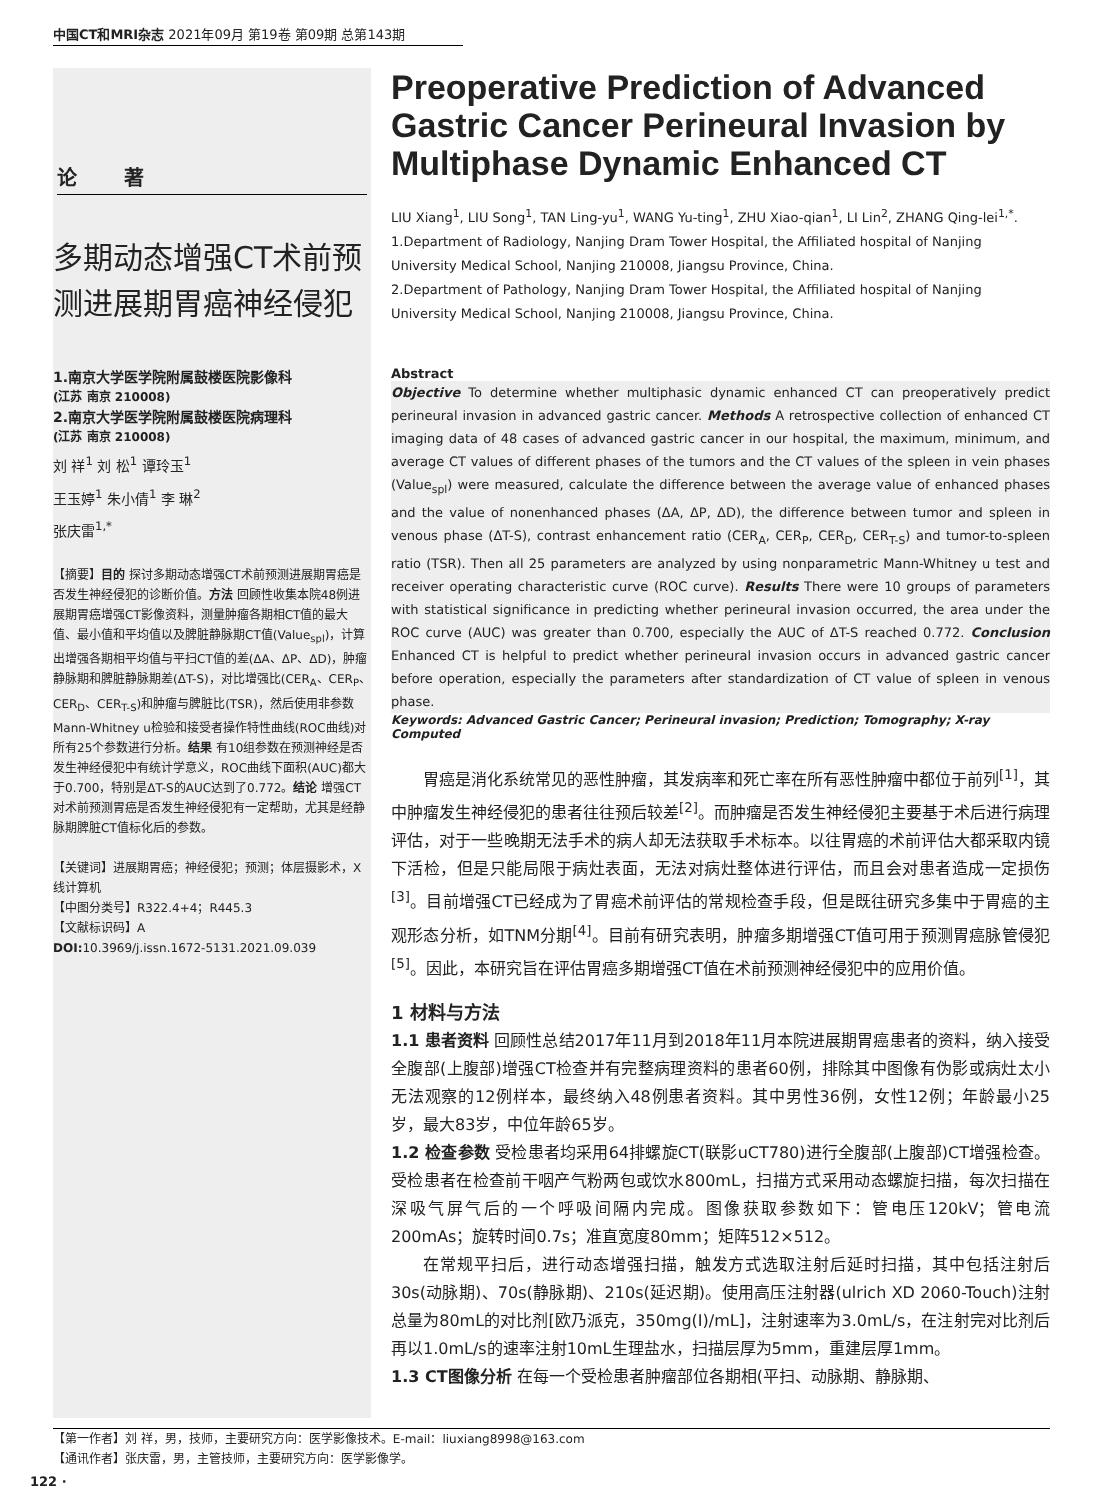中国CT和MRI杂志 2021年09月 第19卷 第09期 总第143期
论 著
多期动态增强CT术前预测进展期胃癌神经侵犯
1.南京大学医学院附属鼓楼医院影像科
(江苏 南京 210008)
2.南京大学医学院附属鼓楼医院病理科
(江苏 南京 210008)
刘 祥<sup>1</sup> 刘 松<sup>1</sup> 谭玲玉<sup>1</sup>
王玉婷<sup>1</sup> 朱小倩<sup>1</sup> 李 琳<sup>2</sup>
张庆雷<sup>1,*</sup>
【摘要】目的 探讨多期动态增强CT术前预测进展期胃癌是否发生神经侵犯的诊断价值。方法 回顾性收集本院48例进展期胃癌增强CT影像资料，测量肿瘤各期相CT值的最大值、最小值和平均值以及脾脏静脉期CT值(Value<sub>spl</sub>)，计算出增强各期相平均值与平扫CT值的差(ΔA、ΔP、ΔD)，肿瘤静脉期和脾脏静脉期差(ΔT-S)，对比增强比(CER<sub>A</sub>、CER<sub>P</sub>、CER<sub>D</sub>、CER<sub>T-S</sub>)和肿瘤与脾脏比(TSR)，然后使用非参数Mann-Whitney u检验和接受者操作特性曲线(ROC曲线)对所有25个参数进行分析。结果 有10组参数在预测神经是否发生神经侵犯中有统计学意义，ROC曲线下面积(AUC)都大于0.700，特别是ΔT-S的AUC达到了0.772。结论 增强CT对术前预测胃癌是否发生神经侵犯有一定帮助，尤其是经静脉期脾脏CT值标化后的参数。
【关键词】进展期胃癌；神经侵犯；预测；体层摄影术，X线计算机
【中图分类号】R322.4+4；R445.3
【文献标识码】A
DOI: 10.3969/j.issn.1672-5131.2021.09.039
Preoperative Prediction of Advanced Gastric Cancer Perineural Invasion by Multiphase Dynamic Enhanced CT
LIU Xiang<sup>1</sup>, LIU Song<sup>1</sup>, TAN Ling-yu<sup>1</sup>, WANG Yu-ting<sup>1</sup>, ZHU Xiao-qian<sup>1</sup>, LI Lin<sup>2</sup>, ZHANG Qing-lei<sup>1,*</sup>.
1.Department of Radiology, Nanjing Dram Tower Hospital, the Affiliated hospital of Nanjing University Medical School, Nanjing 210008, Jiangsu Province, China.
2.Department of Pathology, Nanjing Dram Tower Hospital, the Affiliated hospital of Nanjing University Medical School, Nanjing 210008, Jiangsu Province, China.
Abstract
Objective To determine whether multiphasic dynamic enhanced CT can preoperatively predict perineural invasion in advanced gastric cancer. Methods A retrospective collection of enhanced CT imaging data of 48 cases of advanced gastric cancer in our hospital, the maximum, minimum, and average CT values of different phases of the tumors and the CT values of the spleen in vein phases (Value<sub>spl</sub>) were measured, calculate the difference between the average value of enhanced phases and the value of nonenhanced phases (ΔA, ΔP, ΔD), the difference between tumor and spleen in venous phase (ΔT-S), contrast enhancement ratio (CER<sub>A</sub>, CER<sub>P</sub>, CER<sub>D</sub>, CER<sub>T-S</sub>) and tumor-to-spleen ratio (TSR). Then all 25 parameters are analyzed by using nonparametric Mann-Whitney u test and receiver operating characteristic curve (ROC curve). Results There were 10 groups of parameters with statistical significance in predicting whether perineural invasion occurred, the area under the ROC curve (AUC) was greater than 0.700, especially the AUC of ΔT-S reached 0.772. Conclusion Enhanced CT is helpful to predict whether perineural invasion occurs in advanced gastric cancer before operation, especially the parameters after standardization of CT value of spleen in venous phase.
Keywords: Advanced Gastric Cancer; Perineural invasion; Prediction; Tomography; X-ray Computed
胃癌是消化系统常见的恶性肿瘤，其发病率和死亡率在所有恶性肿瘤中都位于前列<sup>[1]</sup>，其中肿瘤发生神经侵犯的患者往往预后较差<sup>[2]</sup>。而肿瘤是否发生神经侵犯主要基于术后进行病理评估，对于一些晚期无法手术的病人却无法获取手术标本。以往胃癌的术前评估大都采取内镜下活检，但是只能局限于病灶表面，无法对病灶整体进行评估，而且会对患者造成一定损伤<sup>[3]</sup>。目前增强CT已经成为了胃癌术前评估的常规检查手段，但是既往研究多集中于胃癌的主观形态分析，如TNM分期<sup>[4]</sup>。目前有研究表明，肿瘤多期增强CT值可用于预测胃癌脉管侵犯<sup>[5]</sup>。因此，本研究旨在评估胃癌多期增强CT值在术前预测神经侵犯中的应用价值。
1 材料与方法
1.1 患者资料 回顾性总结2017年11月到2018年11月本院进展期胃癌患者的资料，纳入接受全腹部(上腹部)增强CT检查并有完整病理资料的患者60例，排除其中图像有伪影或病灶太小无法观察的12例样本，最终纳入48例患者资料。其中男性36例，女性12例；年龄最小25岁，最大83岁，中位年龄65岁。
1.2 检查参数 受检患者均采用64排螺旋CT(联影uCT780)进行全腹部(上腹部)CT增强检查。受检患者在检查前干咽产气粉两包或饮水800mL，扫描方式采用动态螺旋扫描，每次扫描在深吸气屏气后的一个呼吸间隔内完成。图像获取参数如下：管电压120kV；管电流200mAs；旋转时间0.7s；准直宽度80mm；矩阵512×512。
在常规平扫后，进行动态增强扫描，触发方式选取注射后延时扫描，其中包括注射后30s(动脉期)、70s(静脉期)、210s(延迟期)。使用高压注射器(ulrich XD 2060-Touch)注射总量为80mL的对比剂[欧乃派克，350mg(I)/mL]，注射速率为3.0mL/s，在注射完对比剂后再以1.0mL/s的速率注射10mL生理盐水，扫描层厚为5mm，重建层厚1mm。
1.3 CT图像分析 在每一个受检患者肿瘤部位各期相(平扫、动脉期、静脉期、
【第一作者】刘 祥，男，技师，主要研究方向：医学影像技术。E-mail：liuxiang8998@163.com
【通讯作者】张庆雷，男，主管技师，主要研究方向：医学影像学。
122 ·